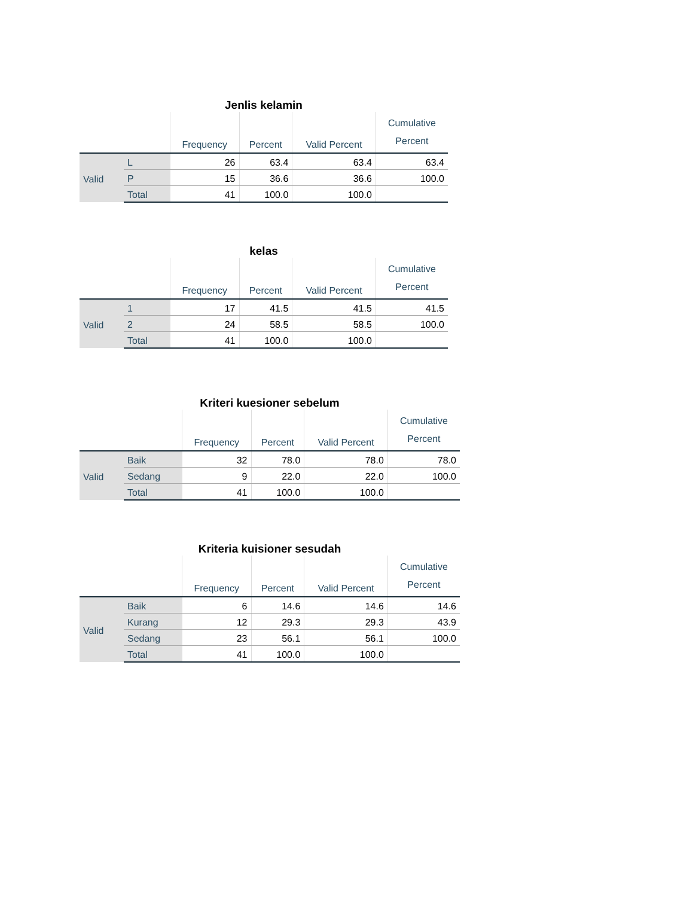Jenlis kelamin
| | | Frequency | Percent | Valid Percent | Cumulative Percent |
| --- | --- | --- | --- | --- | --- |
| Valid | L | 26 | 63.4 | 63.4 | 63.4 |
| | P | 15 | 36.6 | 36.6 | 100.0 |
| | Total | 41 | 100.0 | 100.0 | |
kelas
| | | Frequency | Percent | Valid Percent | Cumulative Percent |
| --- | --- | --- | --- | --- | --- |
| Valid | 1 | 17 | 41.5 | 41.5 | 41.5 |
| | 2 | 24 | 58.5 | 58.5 | 100.0 |
| | Total | 41 | 100.0 | 100.0 | |
Kriteri kuesioner sebelum
| | | Frequency | Percent | Valid Percent | Cumulative Percent |
| --- | --- | --- | --- | --- | --- |
| Valid | Baik | 32 | 78.0 | 78.0 | 78.0 |
| | Sedang | 9 | 22.0 | 22.0 | 100.0 |
| | Total | 41 | 100.0 | 100.0 | |
Kriteria kuisioner sesudah
| | | Frequency | Percent | Valid Percent | Cumulative Percent |
| --- | --- | --- | --- | --- | --- |
| Valid | Baik | 6 | 14.6 | 14.6 | 14.6 |
| | Kurang | 12 | 29.3 | 29.3 | 43.9 |
| | Sedang | 23 | 56.1 | 56.1 | 100.0 |
| | Total | 41 | 100.0 | 100.0 | |